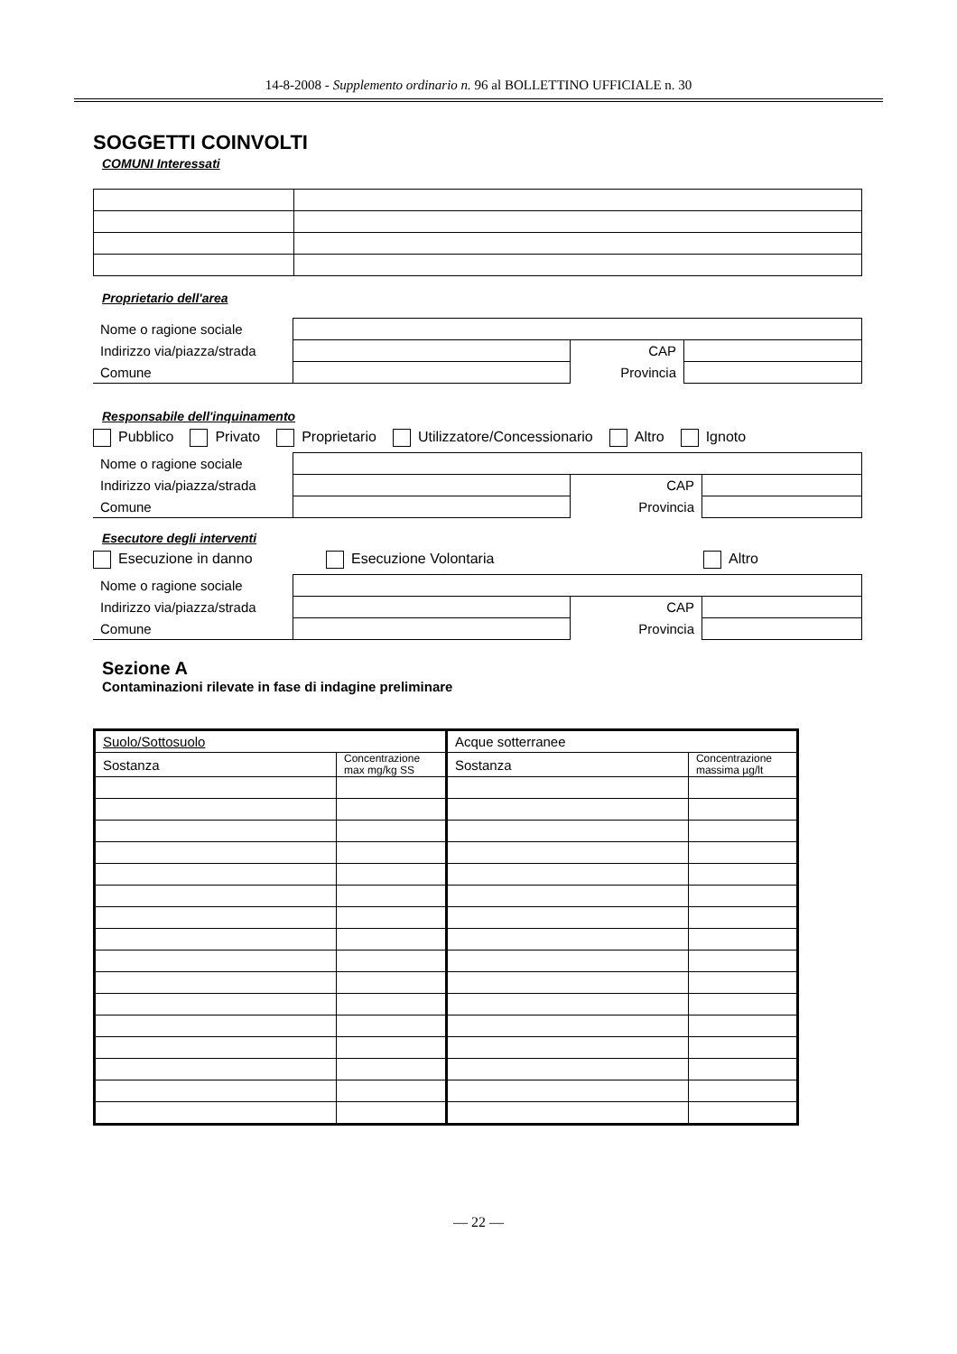14-8-2008 - Supplemento ordinario n. 96 al BOLLETTINO UFFICIALE n. 30
SOGGETTI COINVOLTI
COMUNI Interessati
Proprietario dell'area
| Nome o ragione sociale | | | |
| Indirizzo via/piazza/strada | | CAP | |
| Comune | | Provincia | |
Responsabile dell'inquinamento
Pubblico Privato Proprietario Utilizzatore/Concessionario Altro Ignoto
| Nome o ragione sociale | | | |
| Indirizzo via/piazza/strada | | CAP | |
| Comune | | Provincia | |
Esecutore degli interventi
Esecuzione in danno Esecuzione Volontaria Altro
| Nome o ragione sociale | | | |
| Indirizzo via/piazza/strada | | CAP | |
| Comune | | Provincia | |
Sezione A
Contaminazioni rilevate in fase di indagine preliminare
| Suolo/Sottosuolo | | Acque sotterranee | |
| --- | --- | --- | --- |
| Sostanza | Concentrazione max mg/kg SS | Sostanza | Concentrazione massima µg/lt |
— 22 —